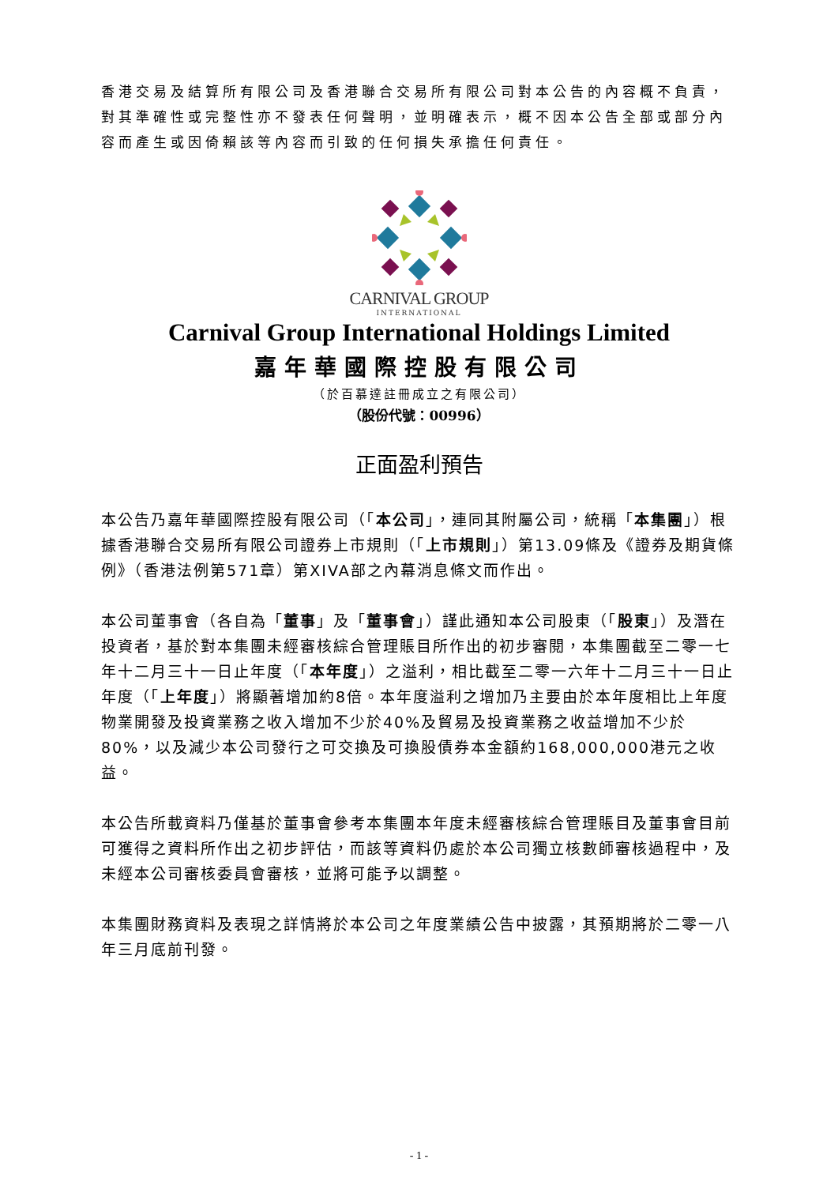香港交易及結算所有限公司及香港聯合交易所有限公司對本公告的內容概不負責，對其準確性或完整性亦不發表任何聲明，並明確表示，概不因本公告全部或部分內容而產生或因倚賴該等內容而引致的任何損失承擔任何責任。
CARNIVAL GROUP
INTERNATIONAL
Carnival Group International Holdings Limited
嘉年華國際控股有限公司
（於百慕達註冊成立之有限公司）
（股份代號：00996）
正面盈利預告
本公告乃嘉年華國際控股有限公司（「本公司」，連同其附屬公司，統稱「本集團」）根據香港聯合交易所有限公司證券上市規則（「上市規則」）第13.09條及《證券及期貨條例》（香港法例第571章）第XIVA部之內幕消息條文而作出。
本公司董事會（各自為「董事」及「董事會」）謹此通知本公司股東（「股東」）及潛在投資者，基於對本集團未經審核綜合管理賬目所作出的初步審閱，本集團截至二零一七年十二月三十一日止年度（「本年度」）之溢利，相比截至二零一六年十二月三十一日止年度（「上年度」）將顯著增加約8倍。本年度溢利之增加乃主要由於本年度相比上年度物業開發及投資業務之收入增加不少於40%及貿易及投資業務之收益增加不少於80%，以及減少本公司發行之可交換及可換股債券本金額約168,000,000港元之收益。
本公告所載資料乃僅基於董事會參考本集團本年度未經審核綜合管理賬目及董事會目前可獲得之資料所作出之初步評估，而該等資料仍處於本公司獨立核數師審核過程中，及未經本公司審核委員會審核，並將可能予以調整。
本集團財務資料及表現之詳情將於本公司之年度業績公告中披露，其預期將於二零一八年三月底前刊發。
- 1 -